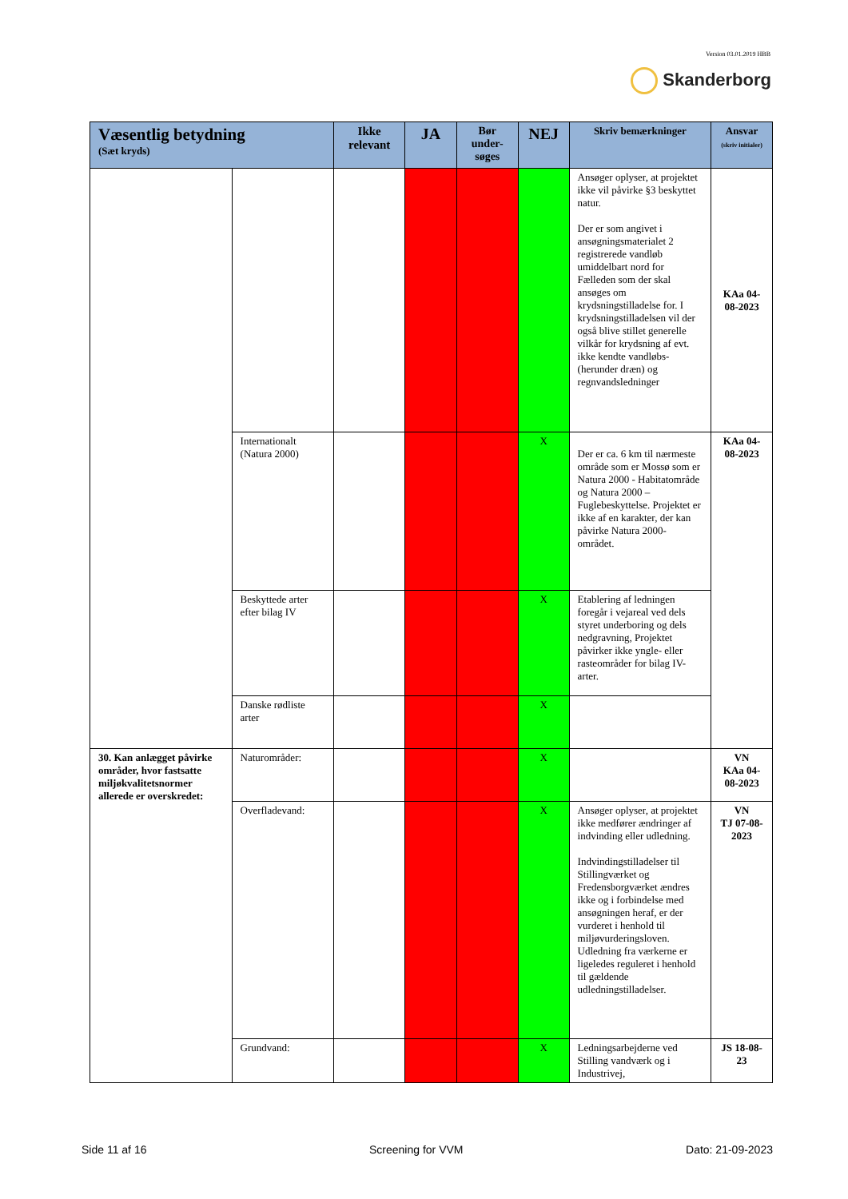Version 03.01.2019 HBB
Skanderborg
| Væsentlig betydning (Sæt kryds) | | Ikke relevant | JA | Bør under-søges | NEJ | Skriv bemærkninger | Ansvar (skriv initialer) |
| --- | --- | --- | --- | --- | --- | --- | --- |
| | | | | | | Ansøger oplyser, at projektet ikke vil påvirke §3 beskyttet natur. Der er som angivet i ansøgningsmaterialet 2 registrerede vandløb umiddelbart nord for Fælleden som der skal ansøges om krydsningstilladelse for. I krydsningstilladelsen vil der også blive stillet generelle vilkår for krydsning af evt. ikke kendte vandløbs- (herunder dræn) og regnvandsledninger | KAa 04-08-2023 |
| | Internationalt (Natura 2000) | | | | X | Der er ca. 6 km til nærmeste område som er Mossø som er Natura 2000 - Habitatområde og Natura 2000 – Fuglebeskyttelse. Projektet er ikke af en karakter, der kan påvirke Natura 2000-området. | KAa 04-08-2023 |
| | Beskyttede arter efter bilag IV | | | | X | Etablering af ledningen foregår i vejareal ved dels styret underboring og dels nedgravning, Projektet påvirker ikke yngle- eller rasteområder for bilag IV-arter. | |
| | Danske rødliste arter | | | | X | | |
| 30. Kan anlægget påvirke områder, hvor fastsatte miljøkvalitetsnormer allerede er overskredet: | Naturområder: | | | | X | | VN KAa 04-08-2023 |
| | Overfladevand: | | | | X | Ansøger oplyser, at projektet ikke medfører ændringer af indvinding eller udledning. Indvindingstilladelser til Stillingværket og Fredensborgværket ændres ikke og i forbindelse med ansøgningen heraf, er der vurderet i henhold til miljøvurderingsloven. Udledning fra værkerne er ligeledes reguleret i henhold til gældende udledningstilladelser. | VN TJ 07-08-2023 |
| | Grundvand: | | | | X | Ledningsarbejderne ved Stilling vandværk og i Industrivej, | JS 18-08-23 |
Side 11 af 16 Screening for VVM Dato: 21-09-2023